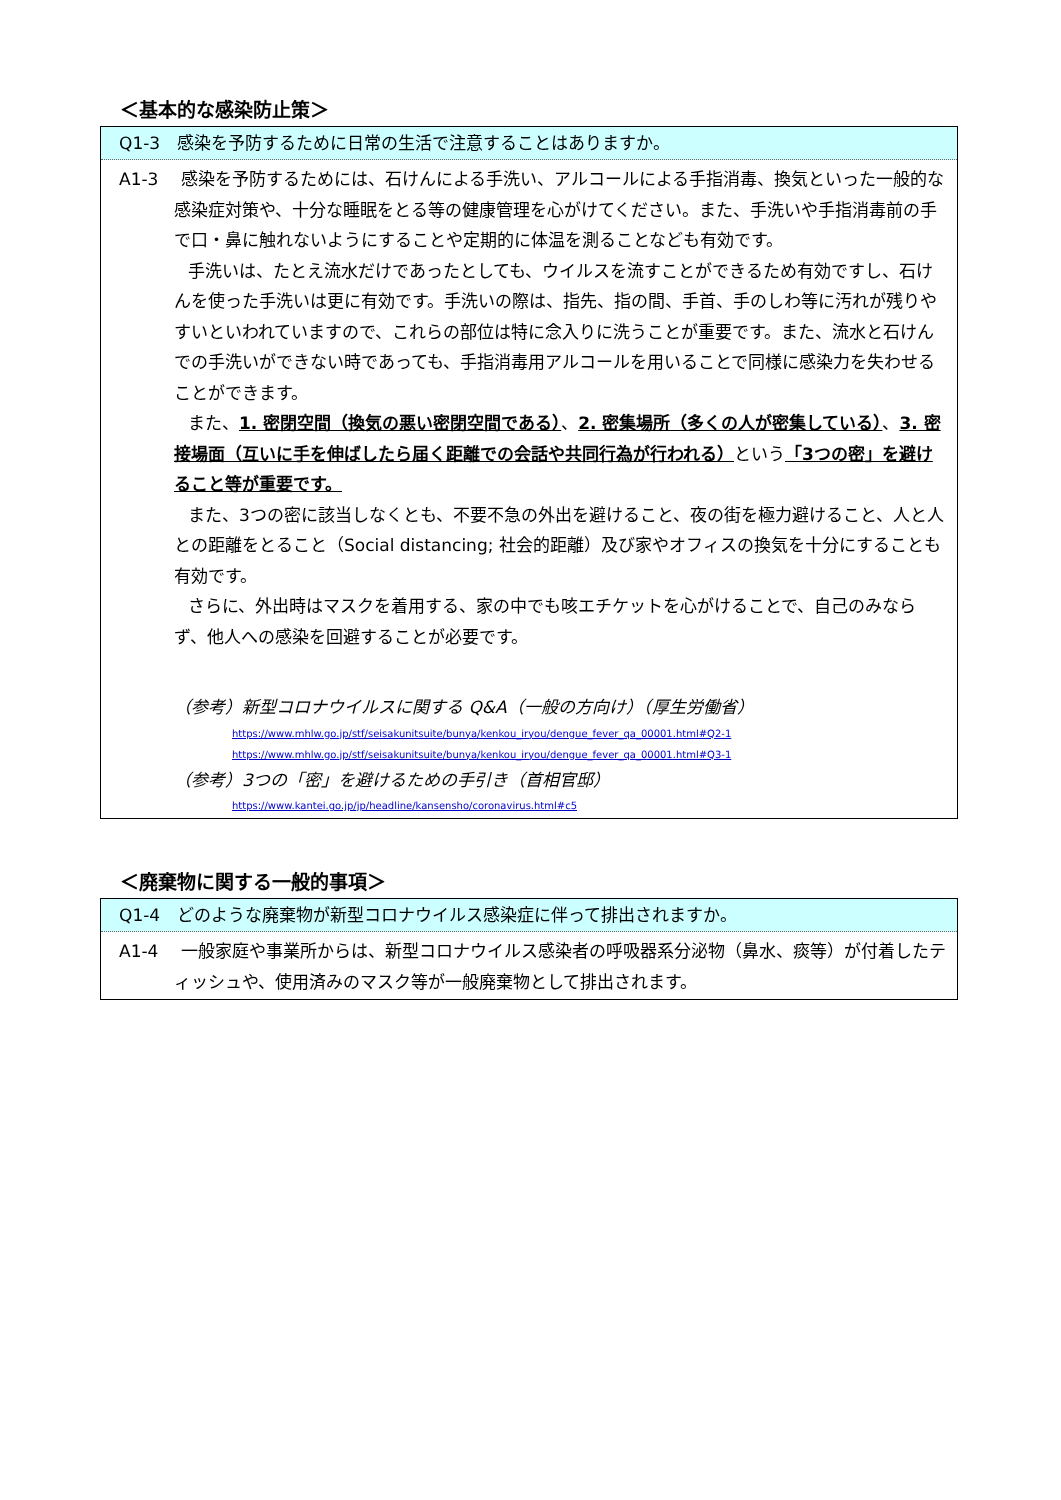＜基本的な感染防止策＞
Q1-3　感染を予防するために日常の生活で注意することはありますか。
A1-3　 感染を予防するためには、石けんによる手洗い、アルコールによる手指消毒、換気といった一般的な感染症対策や、十分な睡眠をとる等の健康管理を心がけてください。また、手洗いや手指消毒前の手で口・鼻に触れないようにすることや定期的に体温を測ることなども有効です。
手洗いは、たとえ流水だけであったとしても、ウイルスを流すことができるため有効ですし、石けんを使った手洗いは更に有効です。手洗いの際は、指先、指の間、手首、手のしわ等に汚れが残りやすいといわれていますので、これらの部位は特に念入りに洗うことが重要です。また、流水と石けんでの手洗いができない時であっても、手指消毒用アルコールを用いることで同様に感染力を失わせることができます。
また、1. 密閉空間（換気の悪い密閉空間である）、2. 密集場所（多くの人が密集している）、3. 密接場面（互いに手を伸ばしたら届く距離での会話や共同行為が行われる）という「3つの密」を避けること等が重要です。
また、3つの密に該当しなくとも、不要不急の外出を避けること、夜の街を極力避けること、人と人との距離をとること（Social distancing; 社会的距離）及び家やオフィスの換気を十分にすることも有効です。
さらに、外出時はマスクを着用する、家の中でも咳エチケットを心がけることで、自己のみならず、他人への感染を回避することが必要です。
（参考）新型コロナウイルスに関する Q&A（一般の方向け）（厚生労働省）
https://www.mhlw.go.jp/stf/seisakunitsuite/bunya/kenkou_iryou/dengue_fever_qa_00001.html#Q2-1
https://www.mhlw.go.jp/stf/seisakunitsuite/bunya/kenkou_iryou/dengue_fever_qa_00001.html#Q3-1
（参考）3つの「密」を避けるための手引き（首相官邸）
https://www.kantei.go.jp/jp/headline/kansensho/coronavirus.html#c5
＜廃棄物に関する一般的事項＞
Q1-4　どのような廃棄物が新型コロナウイルス感染症に伴って排出されますか。
A1-4　 一般家庭や事業所からは、新型コロナウイルス感染者の呼吸器系分泌物（鼻水、痰等）が付着したティッシュや、使用済みのマスク等が一般廃棄物として排出されます。